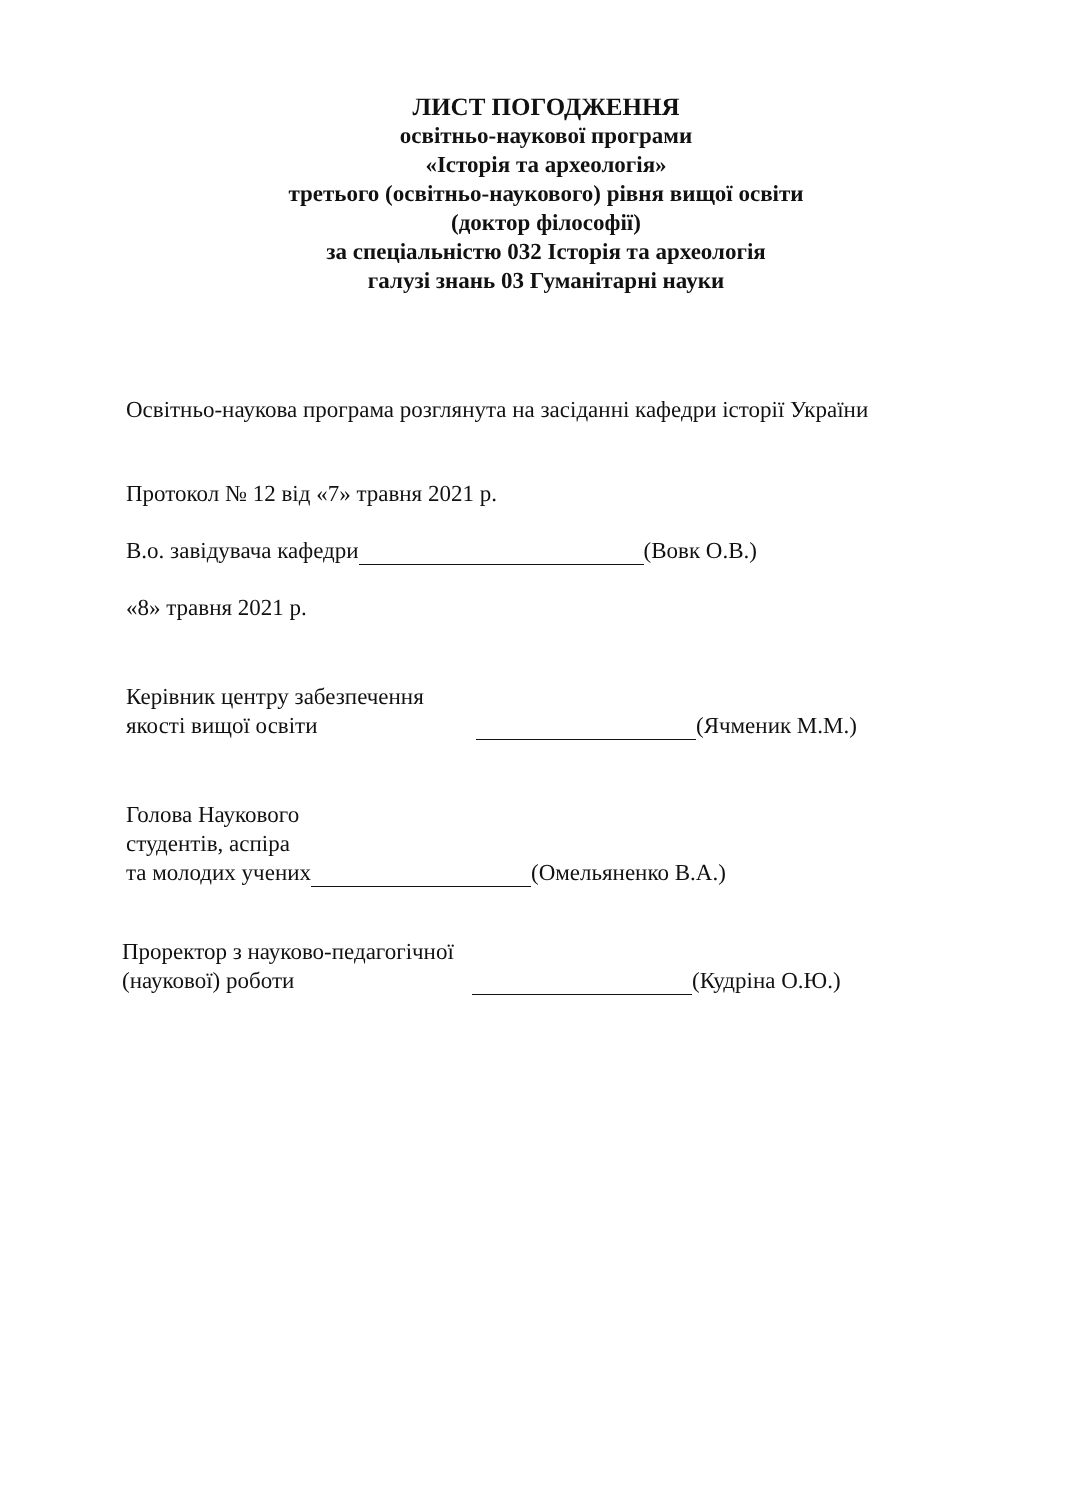ЛИСТ ПОГОДЖЕННЯ
освітньо-наукової програми
«Історія та археологія»
третього (освітньо-наукового) рівня вищої освіти
(доктор філософії)
за спеціальністю 032 Історія та археологія
галузі знань 03 Гуманітарні науки
Освітньо-наукова програма розглянута на засіданні кафедри історії України
Протокол № 12 від «7» травня 2021 р.
В.о. завідувача кафедри (Вовк О.В.)
«8» травня 2021 р.
Керівник центру забезпечення
якості вищої освіти
(Ячменик М.М.)
Голова Наукового
студентів, аспіра
та молодих учених (Омельяненко В.А.)
Проректор з науково-педагогічної
(наукової) роботи
(Кудріна О.Ю.)